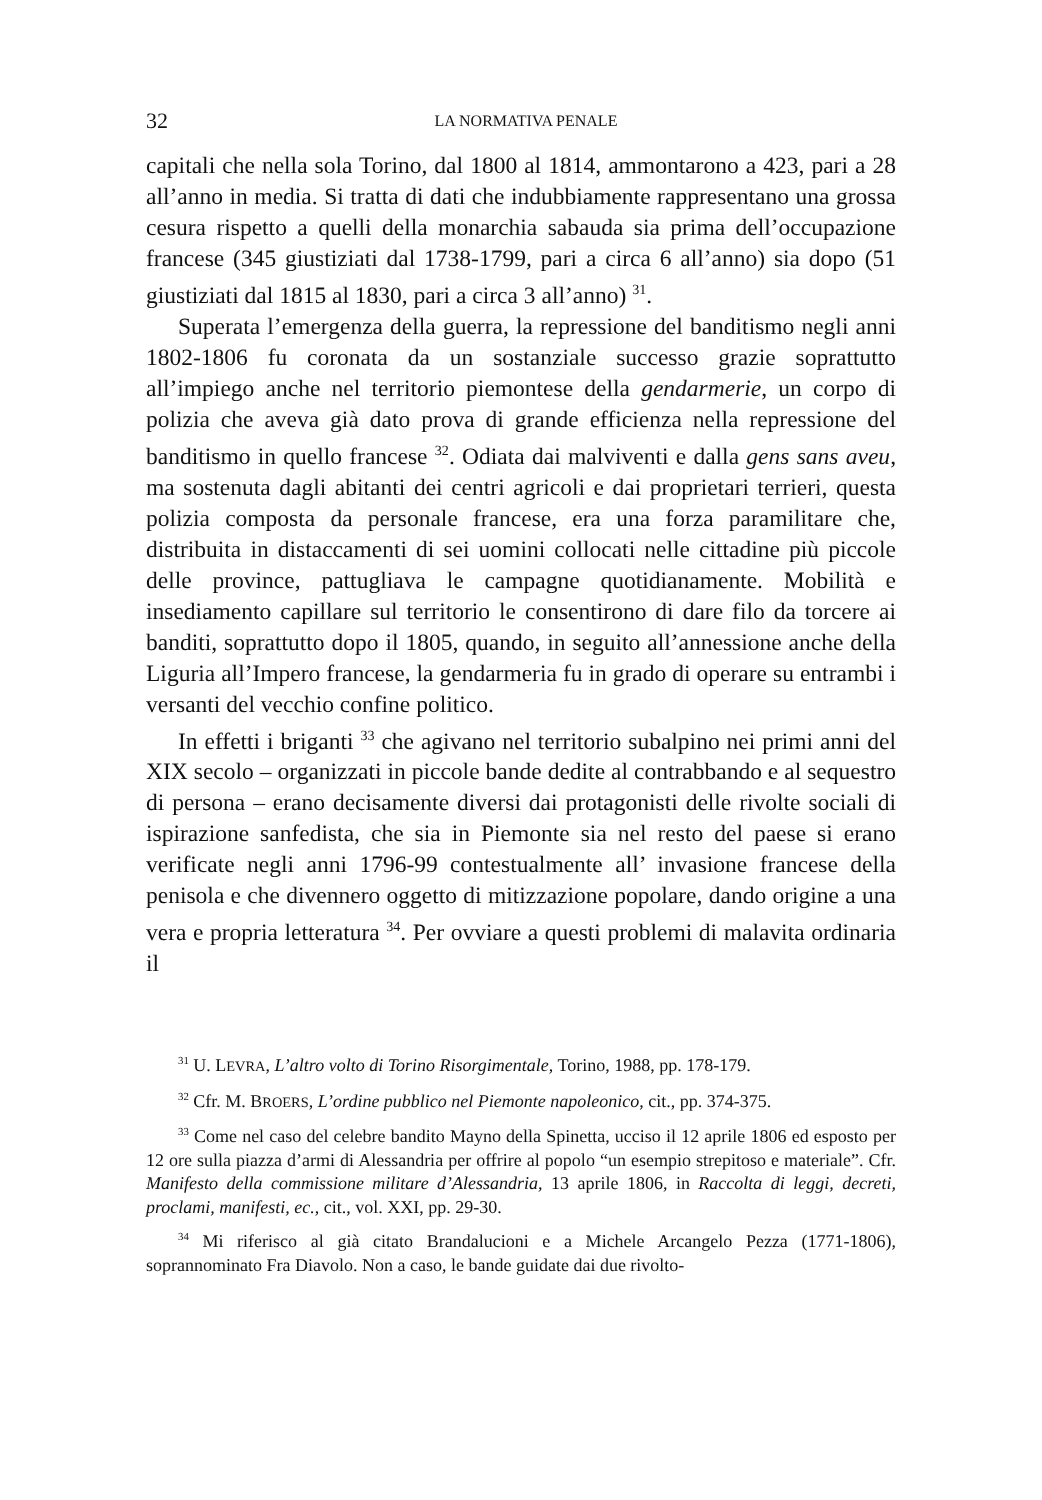32 LA NORMATIVA PENALE
capitali che nella sola Torino, dal 1800 al 1814, ammontarono a 423, pari a 28 all’anno in media. Si tratta di dati che indubbiamente rappresentano una grossa cesura rispetto a quelli della monarchia sabauda sia prima dell’occupazione francese (345 giustiziati dal 1738-1799, pari a circa 6 all’anno) sia dopo (51 giustiziati dal 1815 al 1830, pari a circa 3 all’anno) <sup>31</sup>.
Superata l’emergenza della guerra, la repressione del banditismo negli anni 1802-1806 fu coronata da un sostanziale successo grazie soprattutto all’impiego anche nel territorio piemontese della gendarmerie, un corpo di polizia che aveva già dato prova di grande efficienza nella repressione del banditismo in quello francese <sup>32</sup>. Odiata dai malviventi e dalla gens sans aveu, ma sostenuta dagli abitanti dei centri agricoli e dai proprietari terrieri, questa polizia composta da personale francese, era una forza paramilitare che, distribuita in distaccamenti di sei uomini collocati nelle cittadine più piccole delle province, pattugliava le campagne quotidianamente. Mobilità e insediamento capillare sul territorio le consentirono di dare filo da torcere ai banditi, soprattutto dopo il 1805, quando, in seguito all’annessione anche della Liguria all’Impero francese, la gendarmeria fu in grado di operare su entrambi i versanti del vecchio confine politico.
In effetti i briganti <sup>33</sup> che agivano nel territorio subalpino nei primi anni del XIX secolo – organizzati in piccole bande dedite al contrabbando e al sequestro di persona – erano decisamente diversi dai protagonisti delle rivolte sociali di ispirazione sanfedista, che sia in Piemonte sia nel resto del paese si erano verificate negli anni 1796-99 contestualmente all’ invasione francese della penisola e che divennero oggetto di mitizzazione popolare, dando origine a una vera e propria letteratura <sup>34</sup>. Per ovviare a questi problemi di malavita ordinaria il
<sup>31</sup> U. LEVRA, L’altro volto di Torino Risorgimentale, Torino, 1988, pp. 178-179.
<sup>32</sup> Cfr. M. BROERS, L’ordine pubblico nel Piemonte napoleonico, cit., pp. 374-375.
<sup>33</sup> Come nel caso del celebre bandito Mayno della Spinetta, ucciso il 12 aprile 1806 ed esposto per 12 ore sulla piazza d’armi di Alessandria per offrire al popolo “un esempio strepitoso e materiale”. Cfr. Manifesto della commissione militare d’Alessandria, 13 aprile 1806, in Raccolta di leggi, decreti, proclami, manifesti, ec., cit., vol. XXI, pp. 29-30.
<sup>34</sup> Mi riferisco al già citato Brandalucioni e a Michele Arcangelo Pezza (1771-1806), soprannominato Fra Diavolo. Non a caso, le bande guidate dai due rivolto-